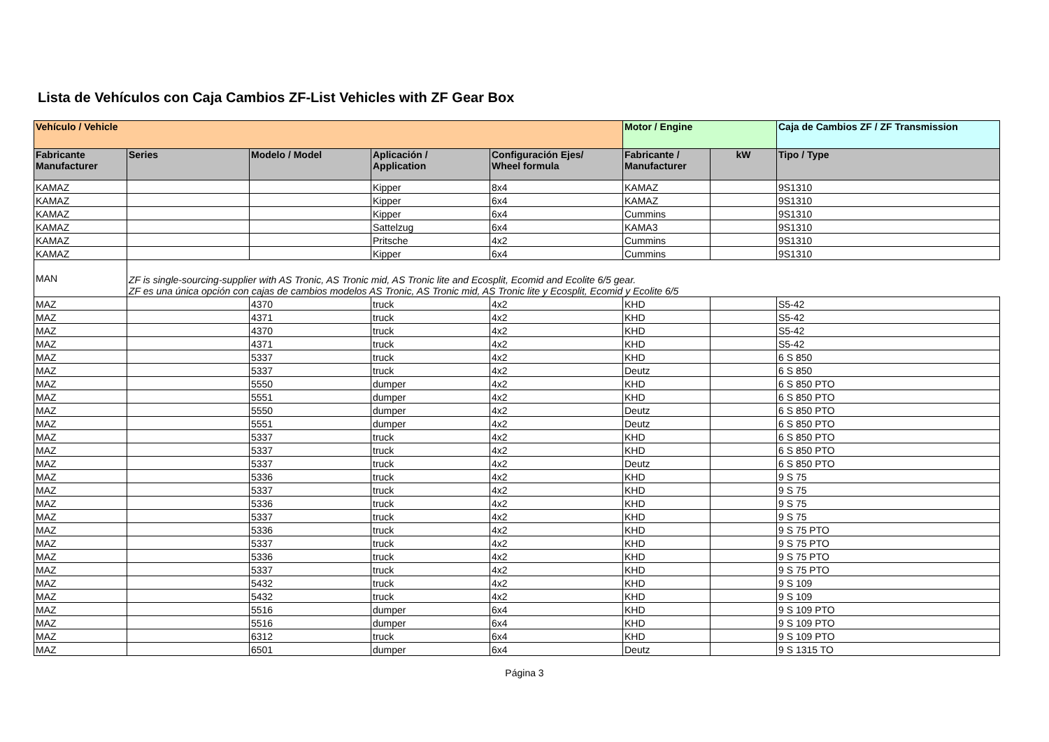Lista de Vehículos con Caja Cambios ZF-List Vehicles with ZF Gear Box
| Vehículo / Vehicle | | | | | Motor / Engine | | Caja de Cambios ZF / ZF Transmission |
| --- | --- | --- | --- | --- | --- | --- | --- |
| Fabricante Manufacturer | Series | Modelo / Model | Aplicación / Application | Configuración Ejes/ Wheel formula | Fabricante / Manufacturer | kW | Tipo / Type |
| KAMAZ | | | Kipper | 8x4 | KAMAZ | | 9S1310 |
| KAMAZ | | | Kipper | 6x4 | KAMAZ | | 9S1310 |
| KAMAZ | | | Kipper | 6x4 | Cummins | | 9S1310 |
| KAMAZ | | | Sattelzug | 6x4 | KAMA3 | | 9S1310 |
| KAMAZ | | | Pritsche | 4x2 | Cummins | | 9S1310 |
| KAMAZ | | | Kipper | 6x4 | Cummins | | 9S1310 |
| MAN | ZF is single-sourcing-supplier with AS Tronic, AS Tronic mid, AS Tronic lite and Ecosplit, Ecomid and Ecolite 6/5 gear. ZF es una única opción con cajas de cambios modelos AS Tronic, AS Tronic mid, AS Tronic lite y Ecosplit, Ecomid y Ecolite 6/5 | | | | | | |
| MAZ | | 4370 | truck | 4x2 | KHD | | S5-42 |
| MAZ | | 4371 | truck | 4x2 | KHD | | S5-42 |
| MAZ | | 4370 | truck | 4x2 | KHD | | S5-42 |
| MAZ | | 4371 | truck | 4x2 | KHD | | S5-42 |
| MAZ | | 5337 | truck | 4x2 | KHD | | 6 S 850 |
| MAZ | | 5337 | truck | 4x2 | Deutz | | 6 S 850 |
| MAZ | | 5550 | dumper | 4x2 | KHD | | 6 S 850 PTO |
| MAZ | | 5551 | dumper | 4x2 | KHD | | 6 S 850 PTO |
| MAZ | | 5550 | dumper | 4x2 | Deutz | | 6 S 850 PTO |
| MAZ | | 5551 | dumper | 4x2 | Deutz | | 6 S 850 PTO |
| MAZ | | 5337 | truck | 4x2 | KHD | | 6 S 850 PTO |
| MAZ | | 5337 | truck | 4x2 | KHD | | 6 S 850 PTO |
| MAZ | | 5337 | truck | 4x2 | Deutz | | 6 S 850 PTO |
| MAZ | | 5336 | truck | 4x2 | KHD | | 9 S 75 |
| MAZ | | 5337 | truck | 4x2 | KHD | | 9 S 75 |
| MAZ | | 5336 | truck | 4x2 | KHD | | 9 S 75 |
| MAZ | | 5337 | truck | 4x2 | KHD | | 9 S 75 |
| MAZ | | 5336 | truck | 4x2 | KHD | | 9 S 75 PTO |
| MAZ | | 5337 | truck | 4x2 | KHD | | 9 S 75 PTO |
| MAZ | | 5336 | truck | 4x2 | KHD | | 9 S 75 PTO |
| MAZ | | 5337 | truck | 4x2 | KHD | | 9 S 75 PTO |
| MAZ | | 5432 | truck | 4x2 | KHD | | 9 S 109 |
| MAZ | | 5432 | truck | 4x2 | KHD | | 9 S 109 |
| MAZ | | 5516 | dumper | 6x4 | KHD | | 9 S 109 PTO |
| MAZ | | 5516 | dumper | 6x4 | KHD | | 9 S 109 PTO |
| MAZ | | 6312 | truck | 6x4 | KHD | | 9 S 109 PTO |
| MAZ | | 6501 | dumper | 6x4 | Deutz | | 9 S 1315 TO |
Página 3